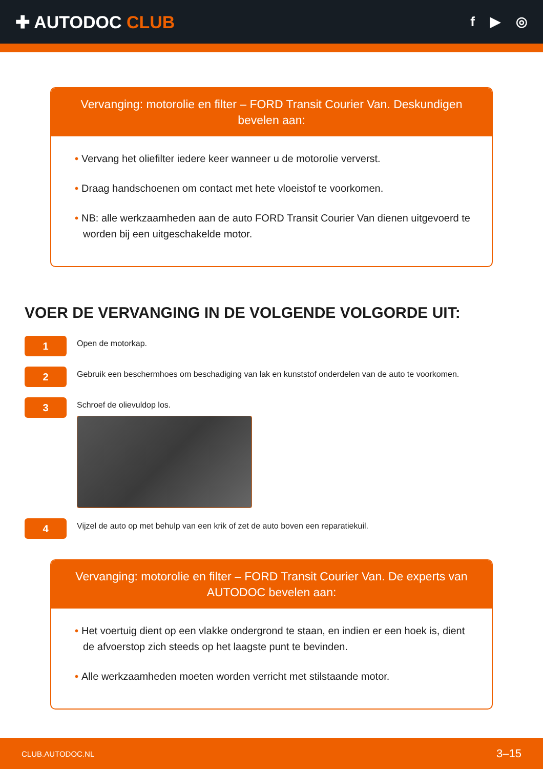✚ AUTODOC CLUB
f ▶ ◎
Vervanging: motorolie en filter – FORD Transit Courier Van. Deskundigen bevelen aan:
• Vervang het oliefilter iedere keer wanneer u de motorolie ververst.
• Draag handschoenen om contact met hete vloeistof te voorkomen.
• NB: alle werkzaamheden aan de auto FORD Transit Courier Van dienen uitgevoerd te worden bij een uitgeschakelde motor.
VOER DE VERVANGING IN DE VOLGENDE VOLGORDE UIT:
1
Open de motorkap.
2
Gebruik een beschermhoes om beschadiging van lak en kunststof onderdelen van de auto te voorkomen.
3
Schroef de olievuldop los.
4
Vijzel de auto op met behulp van een krik of zet de auto boven een reparatiekuil.
Vervanging: motorolie en filter – FORD Transit Courier Van. De experts van AUTODOC bevelen aan:
• Het voertuig dient op een vlakke ondergrond te staan, en indien er een hoek is, dient de afvoerstop zich steeds op het laagste punt te bevinden.
• Alle werkzaamheden moeten worden verricht met stilstaande motor.
CLUB.AUTODOC.NL 3–15